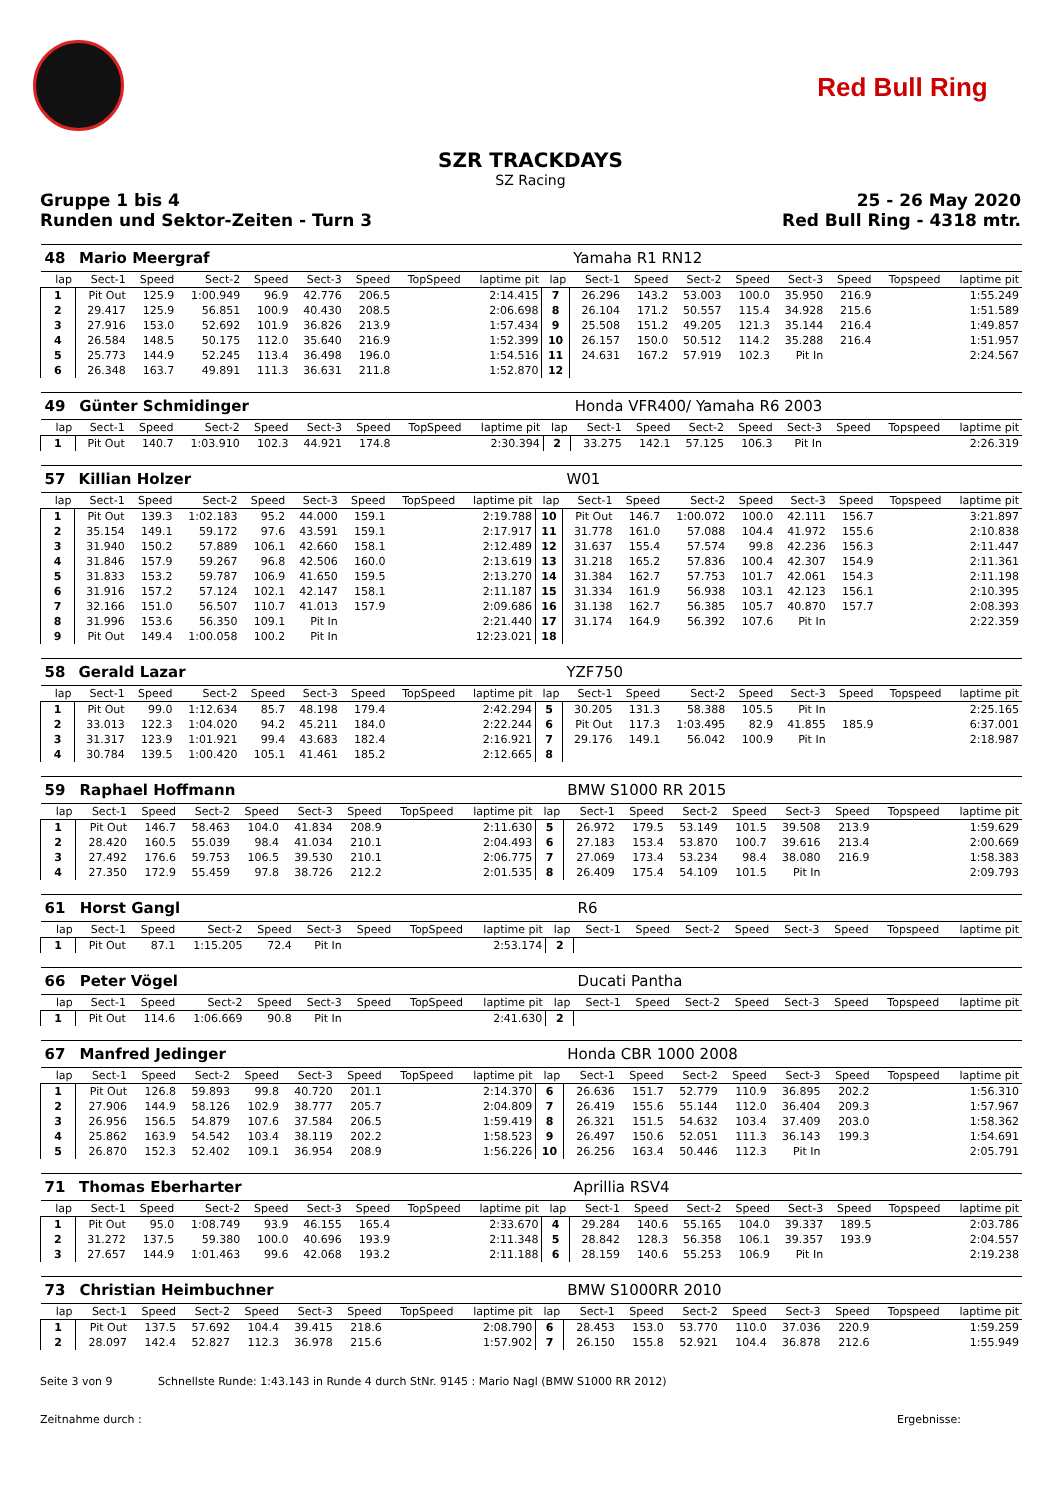Red Bull Ring
SZR TRACKDAYS
SZ Racing
Gruppe 1 bis 4 25 - 26 May 2020
Runden und Sektor-Zeiten - Turn 3 Red Bull Ring - 4318 mtr.
| 48 | Mario Meergraf | | | | | | | | | Yamaha R1 RN12 | | | | | | | |
| lap | Sect-1 | Speed | Sect-2 | Speed | Sect-3 | Speed | TopSpeed | laptime pit | lap | Sect-1 | Speed | Sect-2 | Speed | Sect-3 | Speed | Topspeed | laptime pit |
| 1 | Pit Out | 125.9 | 1:00.949 | 96.9 | 42.776 | 206.5 | | 2:14.415 | 7 | 26.296 | 143.2 | 53.003 | 100.0 | 35.950 | 216.9 | | 1:55.249 |
| 2 | 29.417 | 125.9 | 56.851 | 100.9 | 40.430 | 208.5 | | 2:06.698 | 8 | 26.104 | 171.2 | 50.557 | 115.4 | 34.928 | 215.6 | | 1:51.589 |
| 3 | 27.916 | 153.0 | 52.692 | 101.9 | 36.826 | 213.9 | | 1:57.434 | 9 | 25.508 | 151.2 | 49.205 | 121.3 | 35.144 | 216.4 | | 1:49.857 |
| 4 | 26.584 | 148.5 | 50.175 | 112.0 | 35.640 | 216.9 | | 1:52.399 | 10 | 26.157 | 150.0 | 50.512 | 114.2 | 35.288 | 216.4 | | 1:51.957 |
| 5 | 25.773 | 144.9 | 52.245 | 113.4 | 36.498 | 196.0 | | 1:54.516 | 11 | 24.631 | 167.2 | 57.919 | 102.3 | Pit In | | | 2:24.567 |
| 6 | 26.348 | 163.7 | 49.891 | 111.3 | 36.631 | 211.8 | | 1:52.870 | 12 | | | | | | | | |
| 49 | Günter Schmidinger | | | | | | | | | Honda VFR400/ Yamaha R6 2003 | | | | | | | |
| lap | Sect-1 | Speed | Sect-2 | Speed | Sect-3 | Speed | TopSpeed | laptime pit | lap | Sect-1 | Speed | Sect-2 | Speed | Sect-3 | Speed | Topspeed | laptime pit |
| 1 | Pit Out | 140.7 | 1:03.910 | 102.3 | 44.921 | 174.8 | | 2:30.394 | 2 | 33.275 | 142.1 | 57.125 | 106.3 | Pit In | | | 2:26.319 |
| 57 | Killian Holzer | | | | | | | | | W01 | | | | | | | |
| lap | Sect-1 | Speed | Sect-2 | Speed | Sect-3 | Speed | TopSpeed | laptime pit | lap | Sect-1 | Speed | Sect-2 | Speed | Sect-3 | Speed | Topspeed | laptime pit |
| 1 | Pit Out | 139.3 | 1:02.183 | 95.2 | 44.000 | 159.1 | | 2:19.788 | 10 | Pit Out | 146.7 | 1:00.072 | 100.0 | 42.111 | 156.7 | | 3:21.897 |
| 2 | 35.154 | 149.1 | 59.172 | 97.6 | 43.591 | 159.1 | | 2:17.917 | 11 | 31.778 | 161.0 | 57.088 | 104.4 | 41.972 | 155.6 | | 2:10.838 |
| 3 | 31.940 | 150.2 | 57.889 | 106.1 | 42.660 | 158.1 | | 2:12.489 | 12 | 31.637 | 155.4 | 57.574 | 99.8 | 42.236 | 156.3 | | 2:11.447 |
| 4 | 31.846 | 157.9 | 59.267 | 96.8 | 42.506 | 160.0 | | 2:13.619 | 13 | 31.218 | 165.2 | 57.836 | 100.4 | 42.307 | 154.9 | | 2:11.361 |
| 5 | 31.833 | 153.2 | 59.787 | 106.9 | 41.650 | 159.5 | | 2:13.270 | 14 | 31.384 | 162.7 | 57.753 | 101.7 | 42.061 | 154.3 | | 2:11.198 |
| 6 | 31.916 | 157.2 | 57.124 | 102.1 | 42.147 | 158.1 | | 2:11.187 | 15 | 31.334 | 161.9 | 56.938 | 103.1 | 42.123 | 156.1 | | 2:10.395 |
| 7 | 32.166 | 151.0 | 56.507 | 110.7 | 41.013 | 157.9 | | 2:09.686 | 16 | 31.138 | 162.7 | 56.385 | 105.7 | 40.870 | 157.7 | | 2:08.393 |
| 8 | 31.996 | 153.6 | 56.350 | 109.1 | Pit In | | | 2:21.440 | 17 | 31.174 | 164.9 | 56.392 | 107.6 | Pit In | | | 2:22.359 |
| 9 | Pit Out | 149.4 | 1:00.058 | 100.2 | Pit In | | | 12:23.021 | 18 | | | | | | | | |
| 58 | Gerald Lazar | | | | | | | | | YZF750 | | | | | | | |
| lap | Sect-1 | Speed | Sect-2 | Speed | Sect-3 | Speed | TopSpeed | laptime pit | lap | Sect-1 | Speed | Sect-2 | Speed | Sect-3 | Speed | Topspeed | laptime pit |
| 1 | Pit Out | 99.0 | 1:12.634 | 85.7 | 48.198 | 179.4 | | 2:42.294 | 5 | 30.205 | 131.3 | 58.388 | 105.5 | Pit In | | | 2:25.165 |
| 2 | 33.013 | 122.3 | 1:04.020 | 94.2 | 45.211 | 184.0 | | 2:22.244 | 6 | Pit Out | 117.3 | 1:03.495 | 82.9 | 41.855 | 185.9 | | 6:37.001 |
| 3 | 31.317 | 123.9 | 1:01.921 | 99.4 | 43.683 | 182.4 | | 2:16.921 | 7 | 29.176 | 149.1 | 56.042 | 100.9 | Pit In | | | 2:18.987 |
| 4 | 30.784 | 139.5 | 1:00.420 | 105.1 | 41.461 | 185.2 | | 2:12.665 | 8 | | | | | | | | |
| 59 | Raphael Hoffmann | | | | | | | | | BMW S1000 RR 2015 | | | | | | | |
| lap | Sect-1 | Speed | Sect-2 | Speed | Sect-3 | Speed | TopSpeed | laptime pit | lap | Sect-1 | Speed | Sect-2 | Speed | Sect-3 | Speed | Topspeed | laptime pit |
| 1 | Pit Out | 146.7 | 58.463 | 104.0 | 41.834 | 208.9 | | 2:11.630 | 5 | 26.972 | 179.5 | 53.149 | 101.5 | 39.508 | 213.9 | | 1:59.629 |
| 2 | 28.420 | 160.5 | 55.039 | 98.4 | 41.034 | 210.1 | | 2:04.493 | 6 | 27.183 | 153.4 | 53.870 | 100.7 | 39.616 | 213.4 | | 2:00.669 |
| 3 | 27.492 | 176.6 | 59.753 | 106.5 | 39.530 | 210.1 | | 2:06.775 | 7 | 27.069 | 173.4 | 53.234 | 98.4 | 38.080 | 216.9 | | 1:58.383 |
| 4 | 27.350 | 172.9 | 55.459 | 97.8 | 38.726 | 212.2 | | 2:01.535 | 8 | 26.409 | 175.4 | 54.109 | 101.5 | Pit In | | | 2:09.793 |
| 61 | Horst Gangl | | | | | | | | | R6 | | | | | | | |
| lap | Sect-1 | Speed | Sect-2 | Speed | Sect-3 | Speed | TopSpeed | laptime pit | lap | Sect-1 | Speed | Sect-2 | Speed | Sect-3 | Speed | Topspeed | laptime pit |
| 1 | Pit Out | 87.1 | 1:15.205 | 72.4 | Pit In | | | 2:53.174 | 2 | | | | | | | | |
| 66 | Peter Vögel | | | | | | | | | Ducati Pantha | | | | | | | |
| lap | Sect-1 | Speed | Sect-2 | Speed | Sect-3 | Speed | TopSpeed | laptime pit | lap | Sect-1 | Speed | Sect-2 | Speed | Sect-3 | Speed | Topspeed | laptime pit |
| 1 | Pit Out | 114.6 | 1:06.669 | 90.8 | Pit In | | | 2:41.630 | 2 | | | | | | | | |
| 67 | Manfred Jedinger | | | | | | | | | Honda CBR 1000 2008 | | | | | | | |
| lap | Sect-1 | Speed | Sect-2 | Speed | Sect-3 | Speed | TopSpeed | laptime pit | lap | Sect-1 | Speed | Sect-2 | Speed | Sect-3 | Speed | Topspeed | laptime pit |
| 1 | Pit Out | 126.8 | 59.893 | 99.8 | 40.720 | 201.1 | | 2:14.370 | 6 | 26.636 | 151.7 | 52.779 | 110.9 | 36.895 | 202.2 | | 1:56.310 |
| 2 | 27.906 | 144.9 | 58.126 | 102.9 | 38.777 | 205.7 | | 2:04.809 | 7 | 26.419 | 155.6 | 55.144 | 112.0 | 36.404 | 209.3 | | 1:57.967 |
| 3 | 26.956 | 156.5 | 54.879 | 107.6 | 37.584 | 206.5 | | 1:59.419 | 8 | 26.321 | 151.5 | 54.632 | 103.4 | 37.409 | 203.0 | | 1:58.362 |
| 4 | 25.862 | 163.9 | 54.542 | 103.4 | 38.119 | 202.2 | | 1:58.523 | 9 | 26.497 | 150.6 | 52.051 | 111.3 | 36.143 | 199.3 | | 1:54.691 |
| 5 | 26.870 | 152.3 | 52.402 | 109.1 | 36.954 | 208.9 | | 1:56.226 | 10 | 26.256 | 163.4 | 50.446 | 112.3 | Pit In | | | 2:05.791 |
| 71 | Thomas Eberharter | | | | | | | | | Aprillia RSV4 | | | | | | | |
| lap | Sect-1 | Speed | Sect-2 | Speed | Sect-3 | Speed | TopSpeed | laptime pit | lap | Sect-1 | Speed | Sect-2 | Speed | Sect-3 | Speed | Topspeed | laptime pit |
| 1 | Pit Out | 95.0 | 1:08.749 | 93.9 | 46.155 | 165.4 | | 2:33.670 | 4 | 29.284 | 140.6 | 55.165 | 104.0 | 39.337 | 189.5 | | 2:03.786 |
| 2 | 31.272 | 137.5 | 59.380 | 100.0 | 40.696 | 193.9 | | 2:11.348 | 5 | 28.842 | 128.3 | 56.358 | 106.1 | 39.357 | 193.9 | | 2:04.557 |
| 3 | 27.657 | 144.9 | 1:01.463 | 99.6 | 42.068 | 193.2 | | 2:11.188 | 6 | 28.159 | 140.6 | 55.253 | 106.9 | Pit In | | | 2:19.238 |
| 73 | Christian Heimbuchner | | | | | | | | | BMW S1000RR 2010 | | | | | | | |
| lap | Sect-1 | Speed | Sect-2 | Speed | Sect-3 | Speed | TopSpeed | laptime pit | lap | Sect-1 | Speed | Sect-2 | Speed | Sect-3 | Speed | Topspeed | laptime pit |
| 1 | Pit Out | 137.5 | 57.692 | 104.4 | 39.415 | 218.6 | | 2:08.790 | 6 | 28.453 | 153.0 | 53.770 | 110.0 | 37.036 | 220.9 | | 1:59.259 |
| 2 | 28.097 | 142.4 | 52.827 | 112.3 | 36.978 | 215.6 | | 1:57.902 | 7 | 26.150 | 155.8 | 52.921 | 104.4 | 36.878 | 212.6 | | 1:55.949 |
Seite 3 von 9 Schnellste Runde: 1:43.143 in Runde 4 durch StNr. 9145 : Mario Nagl (BMW S1000 RR 2012)
Zeitnahme durch : Ergebnisse: